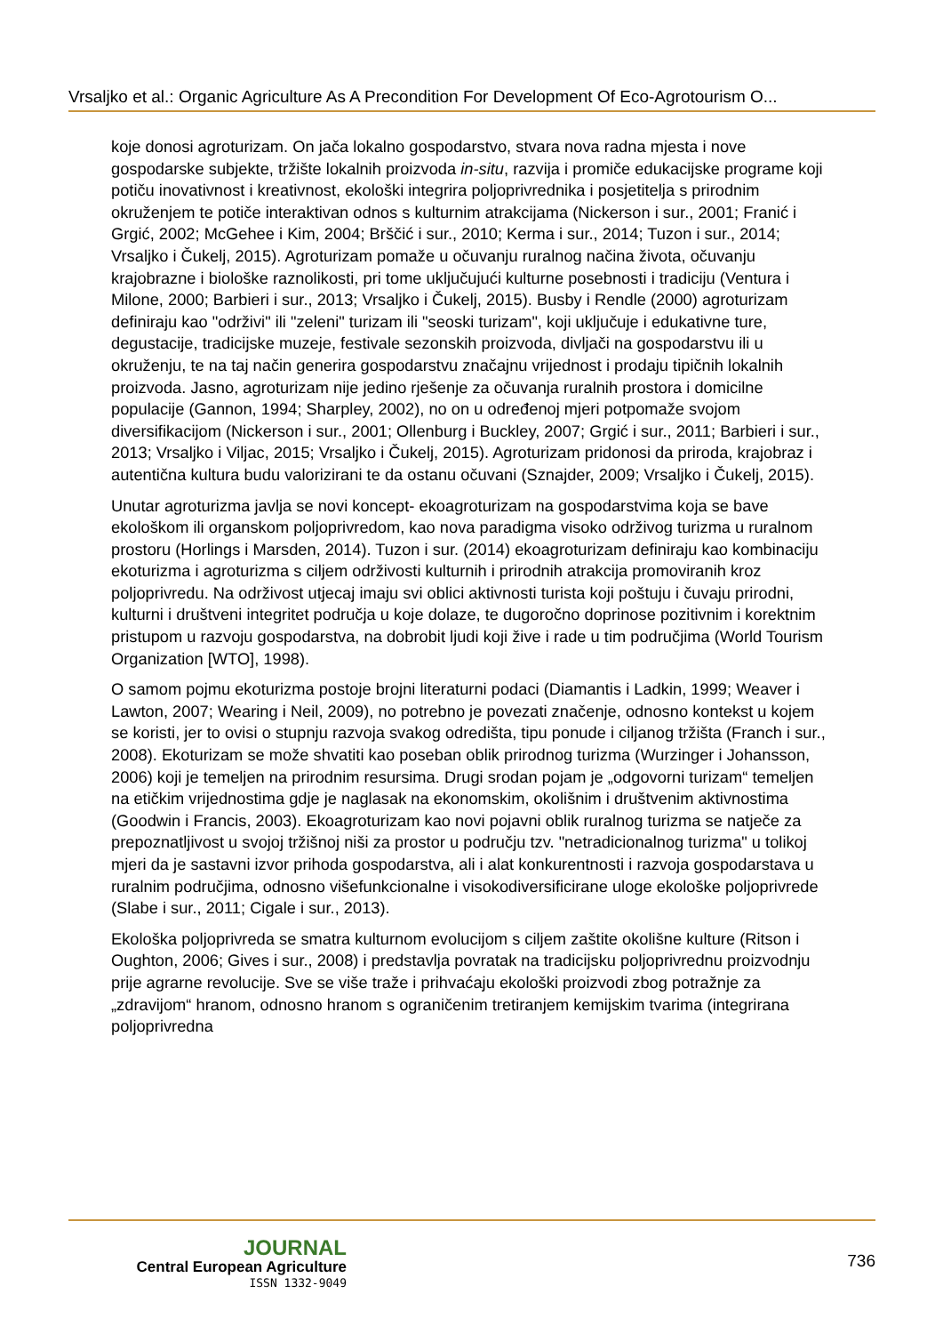Vrsaljko et al.: Organic Agriculture As A Precondition For Development Of Eco-Agrotourism O...
koje donosi agroturizam. On jača lokalno gospodarstvo, stvara nova radna mjesta i nove gospodarske subjekte, tržište lokalnih proizvoda in-situ, razvija i promiče edukacijske programe koji potiču inovativnost i kreativnost, ekološki integrira poljoprivrednika i posjetitelja s prirodnim okruženjem te potiče interaktivan odnos s kulturnim atrakcijama (Nickerson i sur., 2001; Franić i Grgić, 2002; McGehee i Kim, 2004; Brščić i sur., 2010; Kerma i sur., 2014; Tuzon i sur., 2014; Vrsaljko i Čukelj, 2015). Agroturizam pomaže u očuvanju ruralnog načina života, očuvanju krajobrazne i biološke raznolikosti, pri tome uključujući kulturne posebnosti i tradiciju (Ventura i Milone, 2000; Barbieri i sur., 2013; Vrsaljko i Čukelj, 2015). Busby i Rendle (2000) agroturizam definiraju kao "održivi" ili "zeleni" turizam ili "seoski turizam", koji uključuje i edukativne ture, degustacije, tradicijske muzeje, festivale sezonskih proizvoda, divljači na gospodarstvu ili u okruženju, te na taj način generira gospodarstvu značajnu vrijednost i prodaju tipičnih lokalnih proizvoda. Jasno, agroturizam nije jedino rješenje za očuvanja ruralnih prostora i domicilne populacije (Gannon, 1994; Sharpley, 2002), no on u određenoj mjeri potpomaže svojom diversifikacijom (Nickerson i sur., 2001; Ollenburg i Buckley, 2007; Grgić i sur., 2011; Barbieri i sur., 2013; Vrsaljko i Viljac, 2015; Vrsaljko i Čukelj, 2015). Agroturizam pridonosi da priroda, krajobraz i autentična kultura budu valorizirani te da ostanu očuvani (Sznajder, 2009; Vrsaljko i Čukelj, 2015).
Unutar agroturizma javlja se novi koncept- ekoagroturizam na gospodarstvima koja se bave ekološkom ili organskom poljoprivredom, kao nova paradigma visoko održivog turizma u ruralnom prostoru (Horlings i Marsden, 2014). Tuzon i sur. (2014) ekoagroturizam definiraju kao kombinaciju ekoturizma i agroturizma s ciljem održivosti kulturnih i prirodnih atrakcija promoviranih kroz poljoprivredu. Na održivost utjecaj imaju svi oblici aktivnosti turista koji poštuju i čuvaju prirodni, kulturni i društveni integritet područja u koje dolaze, te dugoročno doprinose pozitivnim i korektnim pristupom u razvoju gospodarstva, na dobrobit ljudi koji žive i rade u tim područjima (World Tourism Organization [WTO], 1998).
O samom pojmu ekoturizma postoje brojni literaturni podaci (Diamantis i Ladkin, 1999; Weaver i Lawton, 2007; Wearing i Neil, 2009), no potrebno je povezati značenje, odnosno kontekst u kojem se koristi, jer to ovisi o stupnju razvoja svakog odredišta, tipu ponude i ciljanog tržišta (Franch i sur., 2008). Ekoturizam se može shvatiti kao poseban oblik prirodnog turizma (Wurzinger i Johansson, 2006) koji je temeljen na prirodnim resursima. Drugi srodan pojam je „odgovorni turizam“ temeljen na etičkim vrijednostima gdje je naglasak na ekonomskim, okolišnim i društvenim aktivnostima (Goodwin i Francis, 2003). Ekoagroturizam kao novi pojavni oblik ruralnog turizma se natječe za prepoznatljivost u svojoj tržišnoj niši za prostor u području tzv. "netradicionalnog turizma" u tolikoj mjeri da je sastavni izvor prihoda gospodarstva, ali i alat konkurentnosti i razvoja gospodarstava u ruralnim područjima, odnosno višefunkcionalne i visokodiversificirane uloge ekološke poljoprivrede (Slabe i sur., 2011; Cigale i sur., 2013).
Ekološka poljoprivreda se smatra kulturnom evolucijom s ciljem zaštite okolišne kulture (Ritson i Oughton, 2006; Gives i sur., 2008) i predstavlja povratak na tradicijsku poljoprivrednu proizvodnju prije agrarne revolucije. Sve se više traže i prihvaćaju ekološki proizvodi zbog potražnje za „zdravijom“ hranom, odnosno hranom s ograničenim tretiranjem kemijskim tvarima (integrirana poljoprivredna
JOURNAL
Central European Agriculture
ISSN 1332-9049
736